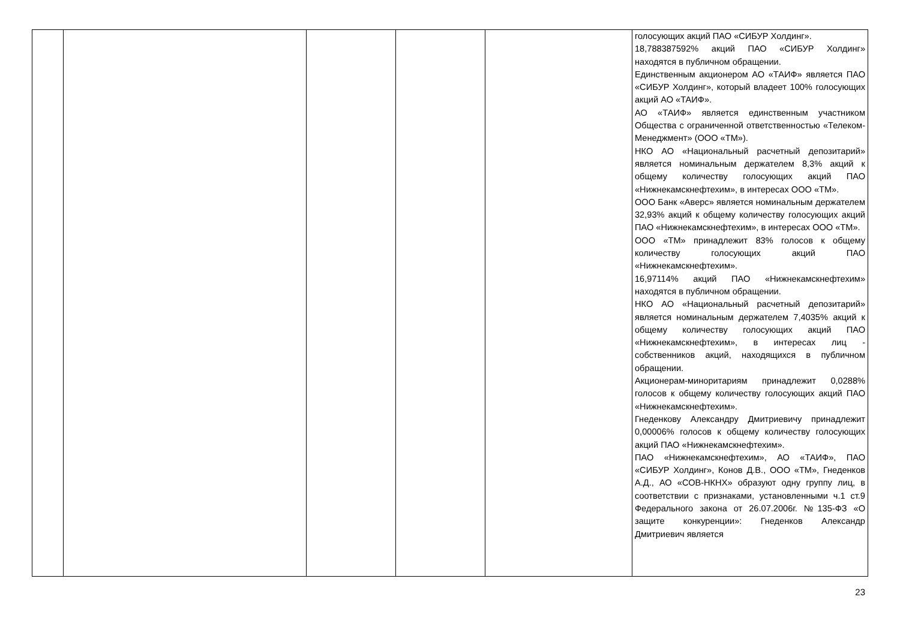| | | | | | голосующих акций ПАО «СИБУР Холдинг». 18,788387592% акций ПАО «СИБУР Холдинг» находятся в публичном обращении. Единственным акционером АО «ТАИФ» является ПАО «СИБУР Холдинг», который владеет 100% голосующих акций АО «ТАИФ». АО «ТАИФ» является единственным участником Общества с ограниченной ответственностью «Телеком-Менеджмент» (ООО «ТМ»). НКО АО «Национальный расчетный депозитарий» является номинальным держателем 8,3% акций к общему количеству голосующих акций ПАО «Нижнекамскнефтехим», в интересах ООО «ТМ». ООО Банк «Аверс» является номинальным держателем 32,93% акций к общему количеству голосующих акций ПАО «Нижнекамскнефтехим», в интересах ООО «ТМ». ООО «ТМ» принадлежит 83% голосов к общему количеству голосующих акций ПАО «Нижнекамскнефтехим». 16,97114% акций ПАО «Нижнекамскнефтехим» находятся в публичном обращении. НКО АО «Национальный расчетный депозитарий» является номинальным держателем 7,4035% акций к общему количеству голосующих акций ПАО «Нижнекамскнефтехим», в интересах лиц - собственников акций, находящихся в публичном обращении. Акционерам-миноритариям принадлежит 0,0288% голосов к общему количеству голосующих акций ПАО «Нижнекамскнефтехим». Гнеденкову Александру Дмитриевичу принадлежит 0,00006% голосов к общему количеству голосующих акций ПАО «Нижнекамскнефтехим». ПАО «Нижнекамскнефтехим», АО «ТАИФ», ПАО «СИБУР Холдинг», Конов Д.В., ООО «ТМ», Гнеденков А.Д., АО «СОВ-НКНХ» образуют одну группу лиц, в соответствии с признаками, установленными ч.1 ст.9 Федерального закона от 26.07.2006г. №135-ФЗ «О защите конкуренции»: Гнеденков Александр Дмитриевич является |
23